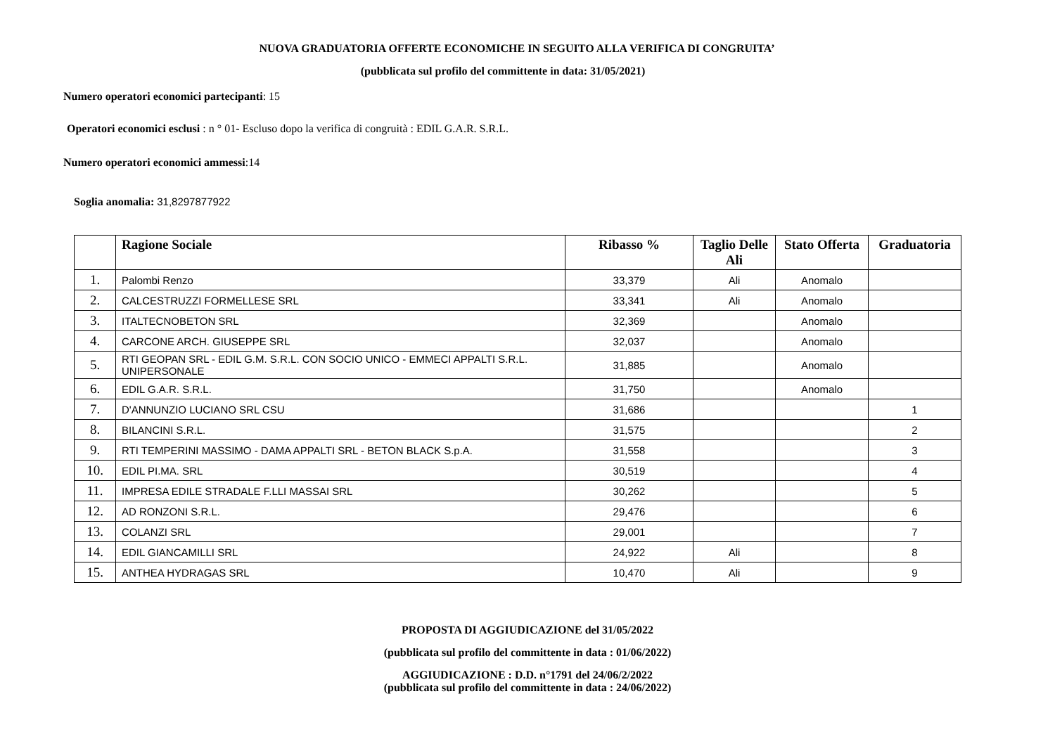NUOVA GRADUATORIA OFFERTE ECONOMICHE IN SEGUITO ALLA VERIFICA DI CONGRUITA’
(pubblicata sul profilo del committente in data: 31/05/2021)
Numero operatori economici partecipanti: 15
Operatori economici esclusi : n ° 01- Escluso dopo la verifica di congruità : EDIL G.A.R. S.R.L.
Numero operatori economici ammessi:14
Soglia anomalia: 31,8297877922
| | Ragione Sociale | Ribasso % | Taglio Delle Ali | Stato Offerta | Graduatoria |
| --- | --- | --- | --- | --- | --- |
| 1. | Palombi Renzo | 33,379 | Ali | Anomalo | |
| 2. | CALCESTRUZZI FORMELLESE SRL | 33,341 | Ali | Anomalo | |
| 3. | ITALTECNOBETON SRL | 32,369 | | Anomalo | |
| 4. | CARCONE ARCH. GIUSEPPE SRL | 32,037 | | Anomalo | |
| 5. | RTI GEOPAN SRL - EDIL G.M. S.R.L. CON SOCIO UNICO - EMMECI APPALTI S.R.L. UNIPERSONALE | 31,885 | | Anomalo | |
| 6. | EDIL G.A.R. S.R.L. | 31,750 | | Anomalo | |
| 7. | D'ANNUNZIO LUCIANO SRL CSU | 31,686 | | | 1 |
| 8. | BILANCINI S.R.L. | 31,575 | | | 2 |
| 9. | RTI TEMPERINI MASSIMO - DAMA APPALTI SRL - BETON BLACK S.p.A. | 31,558 | | | 3 |
| 10. | EDIL PI.MA. SRL | 30,519 | | | 4 |
| 11. | IMPRESA EDILE STRADALE F.LLI MASSAI SRL | 30,262 | | | 5 |
| 12. | AD RONZONI S.R.L. | 29,476 | | | 6 |
| 13. | COLANZI SRL | 29,001 | | | 7 |
| 14. | EDIL GIANCAMILLI SRL | 24,922 | Ali | | 8 |
| 15. | ANTHEA HYDRAGAS SRL | 10,470 | Ali | | 9 |
PROPOSTA DI AGGIUDICAZIONE del 31/05/2022
(pubblicata sul profilo del committente in data : 01/06/2022)
AGGIUDICAZIONE : D.D. n°1791 del 24/06/2/2022
(pubblicata sul profilo del committente in data : 24/06/2022)